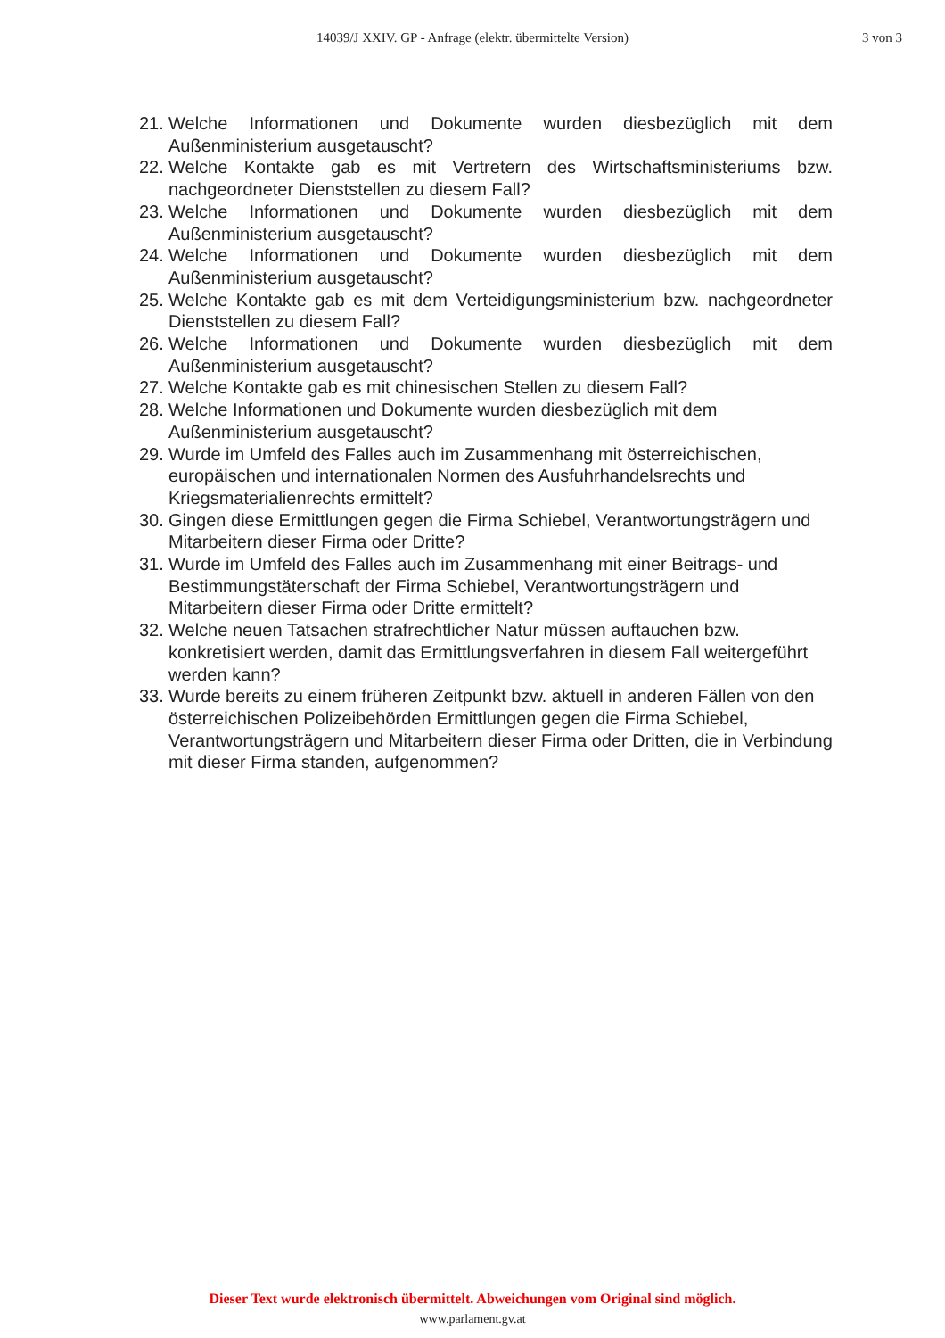14039/J XXIV. GP - Anfrage (elektr. übermittelte Version)
3 von 3
21. Welche Informationen und Dokumente wurden diesbezüglich mit dem Außenministerium ausgetauscht?
22. Welche Kontakte gab es mit Vertretern des Wirtschaftsministeriums bzw. nachgeordneter Dienststellen zu diesem Fall?
23. Welche Informationen und Dokumente wurden diesbezüglich mit dem Außenministerium ausgetauscht?
24. Welche Informationen und Dokumente wurden diesbezüglich mit dem Außenministerium ausgetauscht?
25. Welche Kontakte gab es mit dem Verteidigungsministerium bzw. nachgeordneter Dienststellen zu diesem Fall?
26. Welche Informationen und Dokumente wurden diesbezüglich mit dem Außenministerium ausgetauscht?
27. Welche Kontakte gab es mit chinesischen Stellen zu diesem Fall?
28. Welche Informationen und Dokumente wurden diesbezüglich mit dem
Außenministerium ausgetauscht?
29. Wurde im Umfeld des Falles auch im Zusammenhang mit österreichischen, europäischen und internationalen Normen des Ausfuhrhandelsrechts und Kriegsmaterialienrechts ermittelt?
30. Gingen diese Ermittlungen gegen die Firma Schiebel, Verantwortungsträgern und Mitarbeitern dieser Firma oder Dritte?
31. Wurde im Umfeld des Falles auch im Zusammenhang mit einer Beitrags- und Bestimmungstäterschaft der Firma Schiebel, Verantwortungsträgern und Mitarbeitern dieser Firma oder Dritte ermittelt?
32. Welche neuen Tatsachen strafrechtlicher Natur müssen auftauchen bzw. konkretisiert werden, damit das Ermittlungsverfahren in diesem Fall weitergeführt werden kann?
33. Wurde bereits zu einem früheren Zeitpunkt bzw. aktuell in anderen Fällen von den österreichischen Polizeibehörden Ermittlungen gegen die Firma Schiebel, Verantwortungsträgern und Mitarbeitern dieser Firma oder Dritten, die in Verbindung mit dieser Firma standen, aufgenommen?
Dieser Text wurde elektronisch übermittelt. Abweichungen vom Original sind möglich.
www.parlament.gv.at